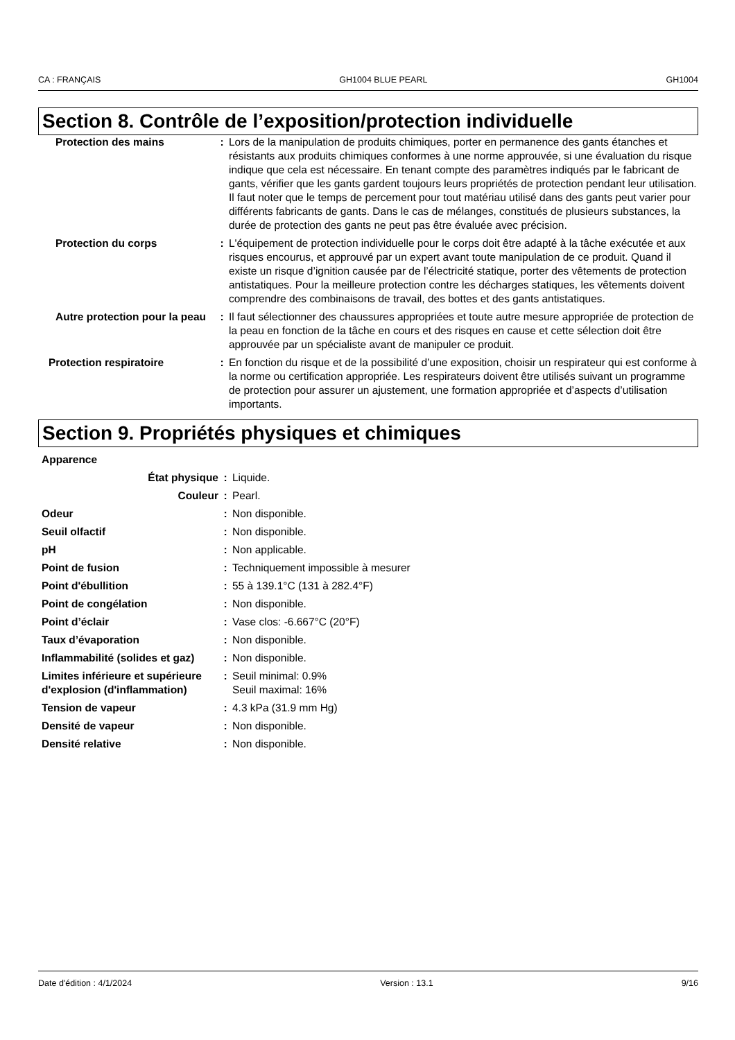CA : FRANÇAIS GH1004 BLUE PEARL GH1004
Section 8. Contrôle de l’exposition/protection individuelle
| Protection des mains | : | Lors de la manipulation de produits chimiques, porter en permanence des gants étanches et résistants aux produits chimiques conformes à une norme approuvée, si une évaluation du risque indique que cela est nécessaire. En tenant compte des paramètres indiqués par le fabricant de gants, vérifier que les gants gardent toujours leurs propriétés de protection pendant leur utilisation. Il faut noter que le temps de percement pour tout matériau utilisé dans des gants peut varier pour différents fabricants de gants. Dans le cas de mélanges, constitués de plusieurs substances, la durée de protection des gants ne peut pas être évaluée avec précision. |
| Protection du corps | : | L'équipement de protection individuelle pour le corps doit être adapté à la tâche exécutée et aux risques encourus, et approuvé par un expert avant toute manipulation de ce produit. Quand il existe un risque d’ignition causée par de l’électricité statique, porter des vêtements de protection antistatiques. Pour la meilleure protection contre les décharges statiques, les vêtements doivent comprendre des combinaisons de travail, des bottes et des gants antistatiques. |
| Autre protection pour la peau | : | Il faut sélectionner des chaussures appropriées et toute autre mesure appropriée de protection de la peau en fonction de la tâche en cours et des risques en cause et cette sélection doit être approuvée par un spécialiste avant de manipuler ce produit. |
| Protection respiratoire | : | En fonction du risque et de la possibilité d’une exposition, choisir un respirateur qui est conforme à la norme ou certification appropriée. Les respirateurs doivent être utilisés suivant un programme de protection pour assurer un ajustement, une formation appropriée et d’aspects d’utilisation importants. |
Section 9. Propriétés physiques et chimiques
| Apparence | | |
| État physique | : | Liquide. |
| Couleur | : | Pearl. |
| Odeur | : | Non disponible. |
| Seuil olfactif | : | Non disponible. |
| pH | : | Non applicable. |
| Point de fusion | : | Techniquement impossible à mesurer |
| Point d'ébullition | : | 55 à 139.1°C (131 à 282.4°F) |
| Point de congélation | : | Non disponible. |
| Point d’éclair | : | Vase clos: -6.667°C (20°F) |
| Taux d’évaporation | : | Non disponible. |
| Inflammabilité (solides et gaz) | : | Non disponible. |
| Limites inférieure et supérieure d'explosion (d'inflammation) | : | Seuil minimal: 0.9% Seuil maximal: 16% |
| Tension de vapeur | : | 4.3 kPa (31.9 mm Hg) |
| Densité de vapeur | : | Non disponible. |
| Densité relative | : | Non disponible. |
Date d'édition : 4/1/2024 Version : 13.1 9/16